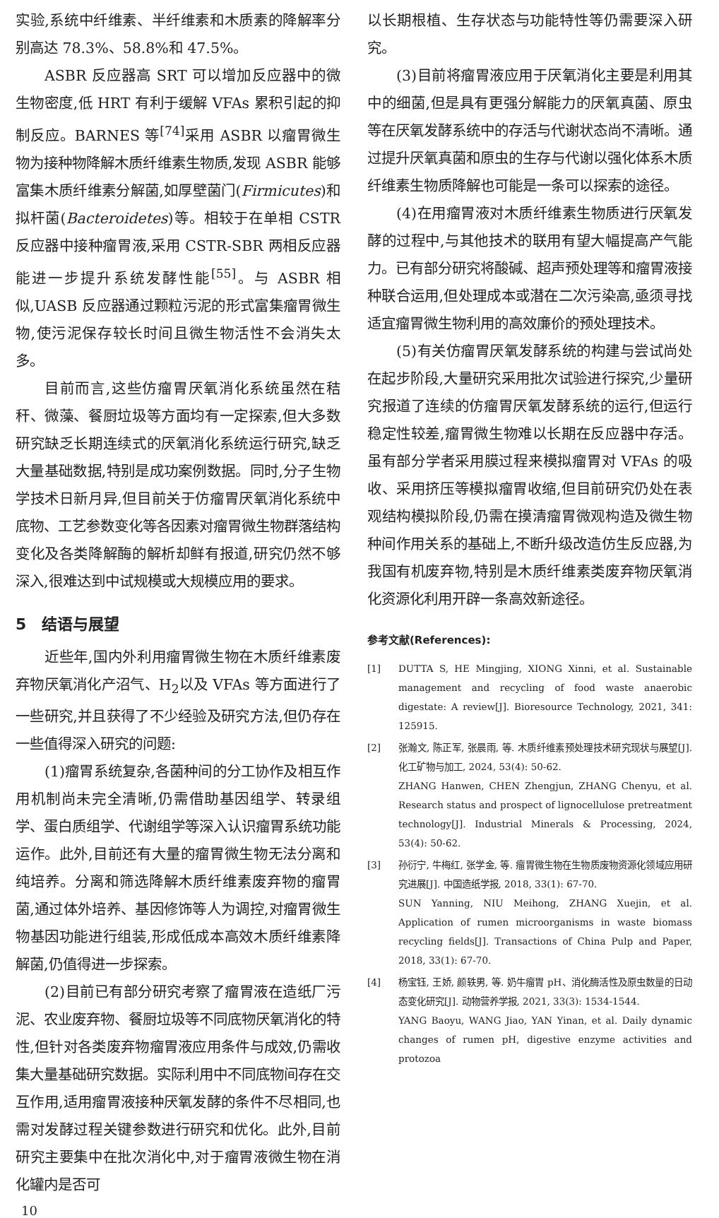实验,系统中纤维素、半纤维素和木质素的降解率分别高达 78.3%、58.8%和 47.5%。
ASBR 反应器高 SRT 可以增加反应器中的微生物密度,低 HRT 有利于缓解 VFAs 累积引起的抑制反应。BARNES 等<sup>[74]</sup>采用 ASBR 以瘤胃微生物为接种物降解木质纤维素生物质,发现 ASBR 能够富集木质纤维素分解菌,如厚壁菌门(Firmicutes)和拟杆菌(Bacteroidetes)等。相较于在单相 CSTR 反应器中接种瘤胃液,采用 CSTR-SBR 两相反应器能进一步提升系统发酵性能<sup>[55]</sup>。与 ASBR 相似,UASB 反应器通过颗粒污泥的形式富集瘤胃微生物,使污泥保存较长时间且微生物活性不会消失太多。
目前而言,这些仿瘤胃厌氧消化系统虽然在秸秆、微藻、餐厨垃圾等方面均有一定探索,但大多数研究缺乏长期连续式的厌氧消化系统运行研究,缺乏大量基础数据,特别是成功案例数据。同时,分子生物学技术日新月异,但目前关于仿瘤胃厌氧消化系统中底物、工艺参数变化等各因素对瘤胃微生物群落结构变化及各类降解酶的解析却鲜有报道,研究仍然不够深入,很难达到中试规模或大规模应用的要求。
5　结语与展望
近些年,国内外利用瘤胃微生物在木质纤维素废弃物厌氧消化产沼气、H<sub>2</sub>以及 VFAs 等方面进行了一些研究,并且获得了不少经验及研究方法,但仍存在一些值得深入研究的问题:
(1)瘤胃系统复杂,各菌种间的分工协作及相互作用机制尚未完全清晰,仍需借助基因组学、转录组学、蛋白质组学、代谢组学等深入认识瘤胃系统功能运作。此外,目前还有大量的瘤胃微生物无法分离和纯培养。分离和筛选降解木质纤维素废弃物的瘤胃菌,通过体外培养、基因修饰等人为调控,对瘤胃微生物基因功能进行组装,形成低成本高效木质纤维素降解菌,仍值得进一步探索。
(2)目前已有部分研究考察了瘤胃液在造纸厂污泥、农业废弃物、餐厨垃圾等不同底物厌氧消化的特性,但针对各类废弃物瘤胃液应用条件与成效,仍需收集大量基础研究数据。实际利用中不同底物间存在交互作用,适用瘤胃液接种厌氧发酵的条件不尽相同,也需对发酵过程关键参数进行研究和优化。此外,目前研究主要集中在批次消化中,对于瘤胃液微生物在消化罐内是否可
10
以长期根植、生存状态与功能特性等仍需要深入研究。
(3)目前将瘤胃液应用于厌氧消化主要是利用其中的细菌,但是具有更强分解能力的厌氧真菌、原虫等在厌氧发酵系统中的存活与代谢状态尚不清晰。通过提升厌氧真菌和原虫的生存与代谢以强化体系木质纤维素生物质降解也可能是一条可以探索的途径。
(4)在用瘤胃液对木质纤维素生物质进行厌氧发酵的过程中,与其他技术的联用有望大幅提高产气能力。已有部分研究将酸碱、超声预处理等和瘤胃液接种联合运用,但处理成本或潜在二次污染高,亟须寻找适宜瘤胃微生物利用的高效廉价的预处理技术。
(5)有关仿瘤胃厌氧发酵系统的构建与尝试尚处在起步阶段,大量研究采用批次试验进行探究,少量研究报道了连续的仿瘤胃厌氧发酵系统的运行,但运行稳定性较差,瘤胃微生物难以长期在反应器中存活。虽有部分学者采用膜过程来模拟瘤胃对 VFAs 的吸收、采用挤压等模拟瘤胃收缩,但目前研究仍处在表观结构模拟阶段,仍需在摸清瘤胃微观构造及微生物种间作用关系的基础上,不断升级改造仿生反应器,为我国有机废弃物,特别是木质纤维素类废弃物厌氧消化资源化利用开辟一条高效新途径。
参考文献(References):
[1] DUTTA S, HE Mingjing, XIONG Xinni, et al. Sustainable management and recycling of food waste anaerobic digestate: A review[J]. Bioresource Technology, 2021, 341: 125915.
[2] 张瀚文, 陈正军, 张晨雨, 等. 木质纤维素预处理技术研究现状与展望[J]. 化工矿物与加工, 2024, 53(4): 50-62.
ZHANG Hanwen, CHEN Zhengjun, ZHANG Chenyu, et al. Research status and prospect of lignocellulose pretreatment technology[J]. Industrial Minerals & Processing, 2024, 53(4): 50-62.
[3] 孙衍宁, 牛梅红, 张学金, 等. 瘤胃微生物在生物质废物资源化领域应用研究进展[J]. 中国造纸学报, 2018, 33(1): 67-70.
SUN Yanning, NIU Meihong, ZHANG Xuejin, et al. Application of rumen microorganisms in waste biomass recycling fields[J]. Transactions of China Pulp and Paper, 2018, 33(1): 67-70.
[4] 杨宝钰, 王娇, 颜轶男, 等. 奶牛瘤胃 pH、消化酶活性及原虫数量的日动态变化研究[J]. 动物营养学报, 2021, 33(3): 1534-1544.
YANG Baoyu, WANG Jiao, YAN Yinan, et al. Daily dynamic changes of rumen pH, digestive enzyme activities and protozoa